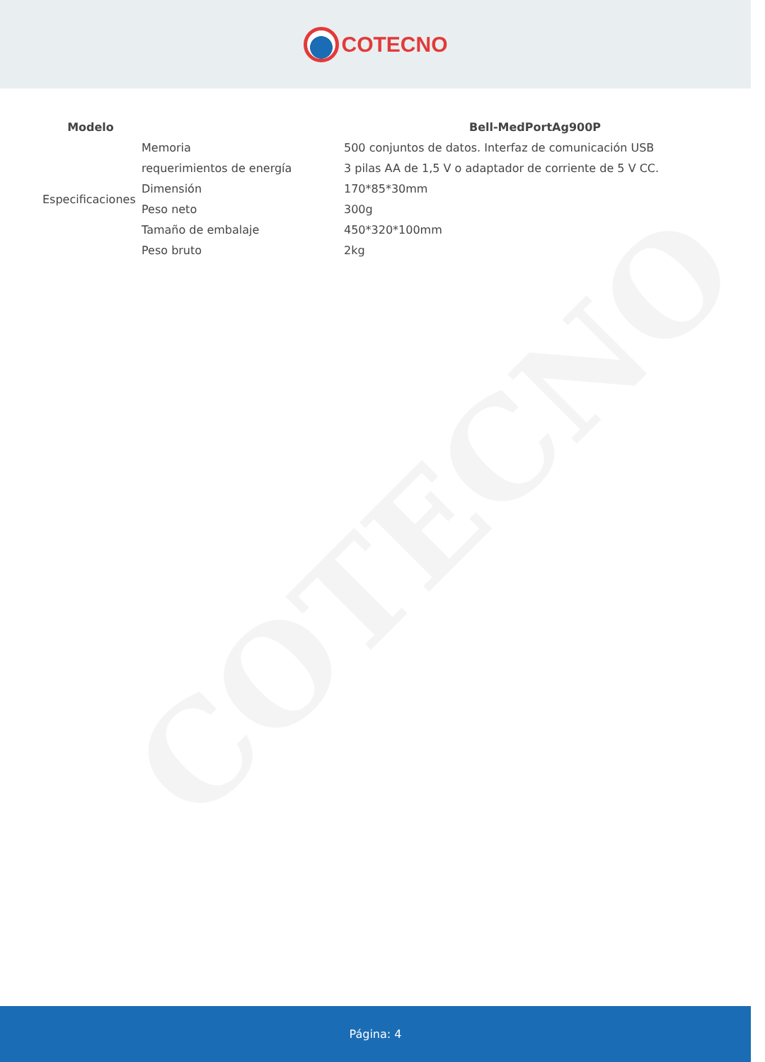COTECNO
COTECNO
| Modelo | | Bell-MedPortAg900P |
| --- | --- | --- |
| Especificaciones | Memoria | 500 conjuntos de datos. Interfaz de comunicación USB |
| | requerimientos de energía | 3 pilas AA de 1,5 V o adaptador de corriente de 5 V CC. |
| | Dimensión | 170*85*30mm |
| | Peso neto | 300g |
| | Tamaño de embalaje | 450*320*100mm |
| | Peso bruto | 2kg |
Página: 4